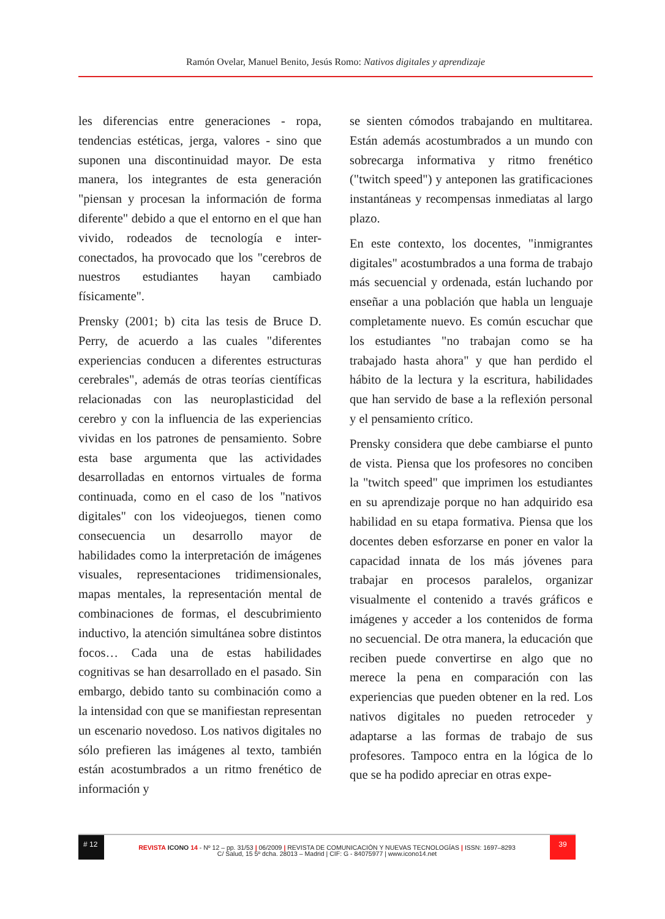Ramón Ovelar, Manuel Benito, Jesús Romo: Nativos digitales y aprendizaje
les diferencias entre generaciones - ropa, tendencias estéticas, jerga, valores - sino que suponen una discontinuidad mayor. De esta manera, los integrantes de esta generación "piensan y procesan la información de forma diferente" debido a que el entorno en el que han vivido, rodeados de tecnología e inter-conectados, ha provocado que los "cerebros de nuestros estudiantes hayan cambiado físicamente".
Prensky (2001; b) cita las tesis de Bruce D. Perry, de acuerdo a las cuales "diferentes experiencias conducen a diferentes estructuras cerebrales", además de otras teorías científicas relacionadas con las neuroplasticidad del cerebro y con la influencia de las experiencias vividas en los patrones de pensamiento. Sobre esta base argumenta que las actividades desarrolladas en entornos virtuales de forma continuada, como en el caso de los "nativos digitales" con los videojuegos, tienen como consecuencia un desarrollo mayor de habilidades como la interpretación de imágenes visuales, representaciones tridimensionales, mapas mentales, la representación mental de combinaciones de formas, el descubrimiento inductivo, la atención simultánea sobre distintos focos… Cada una de estas habilidades cognitivas se han desarrollado en el pasado. Sin embargo, debido tanto su combinación como a la intensidad con que se manifiestan representan un escenario novedoso. Los nativos digitales no sólo prefieren las imágenes al texto, también están acostumbrados a un ritmo frenético de información y
se sienten cómodos trabajando en multitarea. Están además acostumbrados a un mundo con sobrecarga informativa y ritmo frenético ("twitch speed") y anteponen las gratificaciones instantáneas y recompensas inmediatas al largo plazo.
En este contexto, los docentes, "inmigrantes digitales" acostumbrados a una forma de trabajo más secuencial y ordenada, están luchando por enseñar a una población que habla un lenguaje completamente nuevo. Es común escuchar que los estudiantes "no trabajan como se ha trabajado hasta ahora" y que han perdido el hábito de la lectura y la escritura, habilidades que han servido de base a la reflexión personal y el pensamiento crítico.
Prensky considera que debe cambiarse el punto de vista. Piensa que los profesores no conciben la "twitch speed" que imprimen los estudiantes en su aprendizaje porque no han adquirido esa habilidad en su etapa formativa. Piensa que los docentes deben esforzarse en poner en valor la capacidad innata de los más jóvenes para trabajar en procesos paralelos, organizar visualmente el contenido a través gráficos e imágenes y acceder a los contenidos de forma no secuencial. De otra manera, la educación que reciben puede convertirse en algo que no merece la pena en comparación con las experiencias que pueden obtener en la red. Los nativos digitales no pueden retroceder y adaptarse a las formas de trabajo de sus profesores. Tampoco entra en la lógica de lo que se ha podido apreciar en otras expe-
# 12
REVISTA ICONO 14 - Nº 12 – pp. 31/53 | 06/2009 | REVISTA DE COMUNICACIÓN Y NUEVAS TECNOLOGÍAS | ISSN: 1697–8293
39
C/ Salud, 15 5º dcha. 28013 – Madrid | CIF: G - 84075977 | www.icono14.net